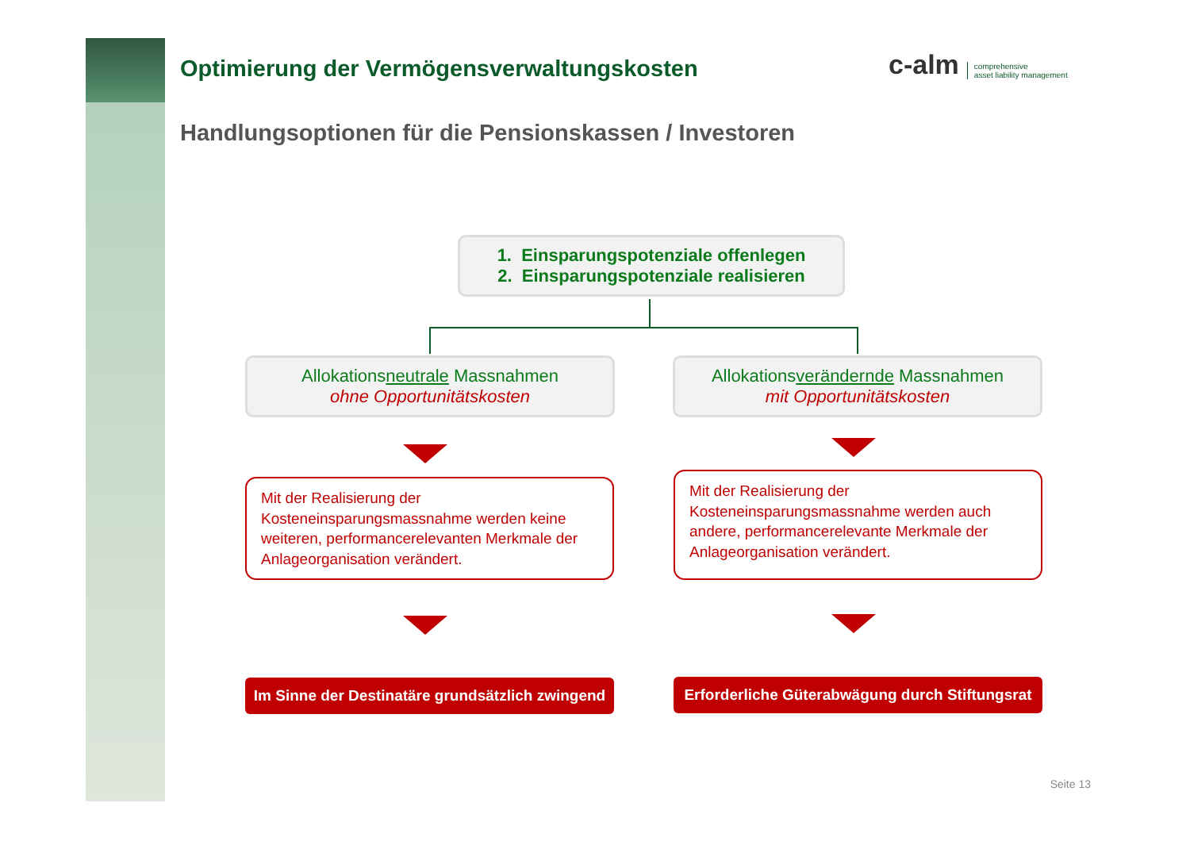Optimierung der Vermögensverwaltungskosten
Handlungsoptionen für die Pensionskassen / Investoren
c-alm comprehensive
asset liability management
1. Einsparungspotenziale offenlegen
2. Einsparungspotenziale realisieren
Allokationsneutrale Massnahmen
ohne Opportunitätskosten
Allokationsverändernde Massnahmen
mit Opportunitätskosten
Mit der Realisierung der Kosteneinsparungsmassnahme werden keine weiteren, performancerelevanten Merkmale der Anlageorganisation verändert.
Mit der Realisierung der Kosteneinsparungsmassnahme werden auch andere, performancerelevante Merkmale der Anlageorganisation verändert.
Im Sinne der Destinatäre grundsätzlich zwingend
Erforderliche Güterabwägung durch Stiftungsrat
Seite 13